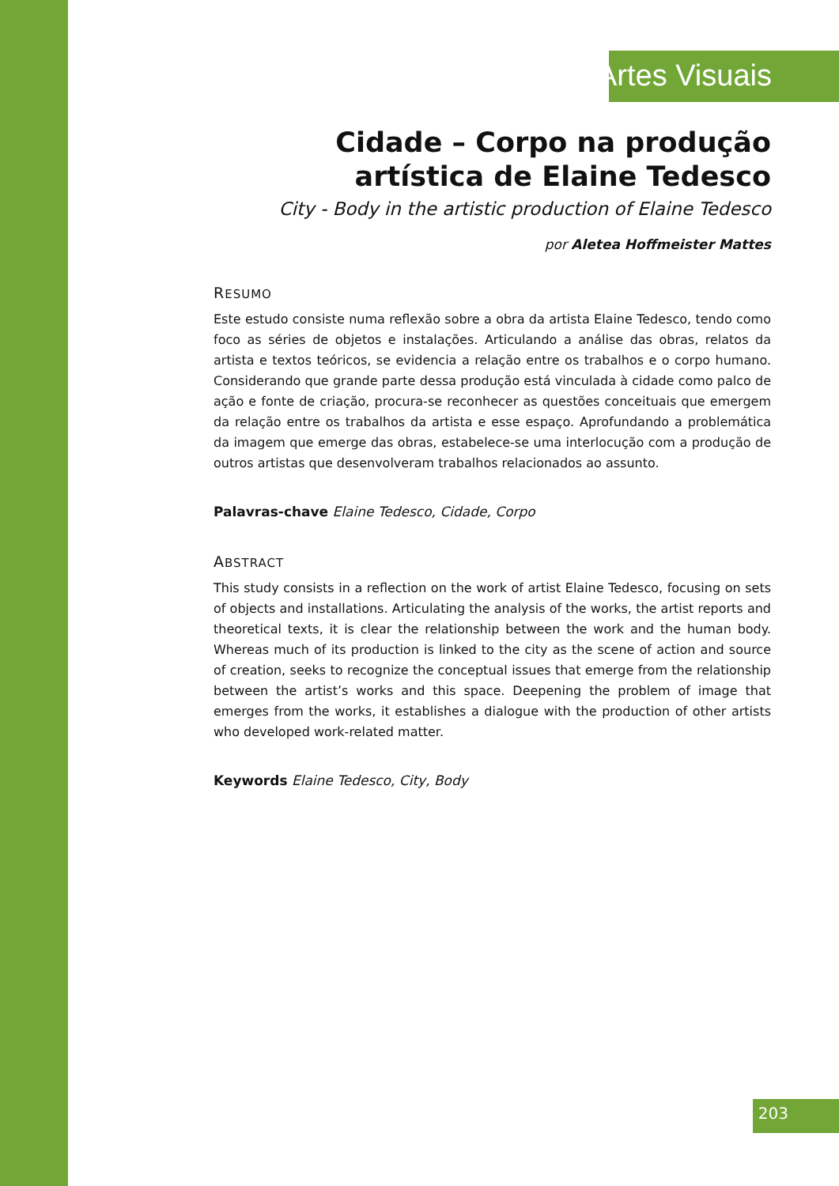Artes Visuais
Cidade – Corpo na produção
artística de Elaine Tedesco
City - Body in the artistic production of Elaine Tedesco
por Aletea Hoffmeister Mattes
RESUMO
Este estudo consiste numa reflexão sobre a obra da artista Elaine Tedesco, tendo como foco as séries de objetos e instalações. Articulando a análise das obras, relatos da artista e textos teóricos, se evidencia a relação entre os trabalhos e o corpo humano. Considerando que grande parte dessa produção está vinculada à cidade como palco de ação e fonte de criação, procura-se reconhecer as questões conceituais que emergem da relação entre os trabalhos da artista e esse espaço. Aprofundando a problemática da imagem que emerge das obras, estabelece-se uma interlocução com a produção de outros artistas que desenvolveram trabalhos relacionados ao assunto.
Palavras-chave Elaine Tedesco, Cidade, Corpo
ABSTRACT
This study consists in a reflection on the work of artist Elaine Tedesco, focusing on sets of objects and installations. Articulating the analysis of the works, the artist reports and theoretical texts, it is clear the relationship between the work and the human body. Whereas much of its production is linked to the city as the scene of action and source of creation, seeks to recognize the conceptual issues that emerge from the relationship between the artist’s works and this space. Deepening the problem of image that emerges from the works, it establishes a dialogue with the production of other artists who developed work-related matter.
Keywords Elaine Tedesco, City, Body
203